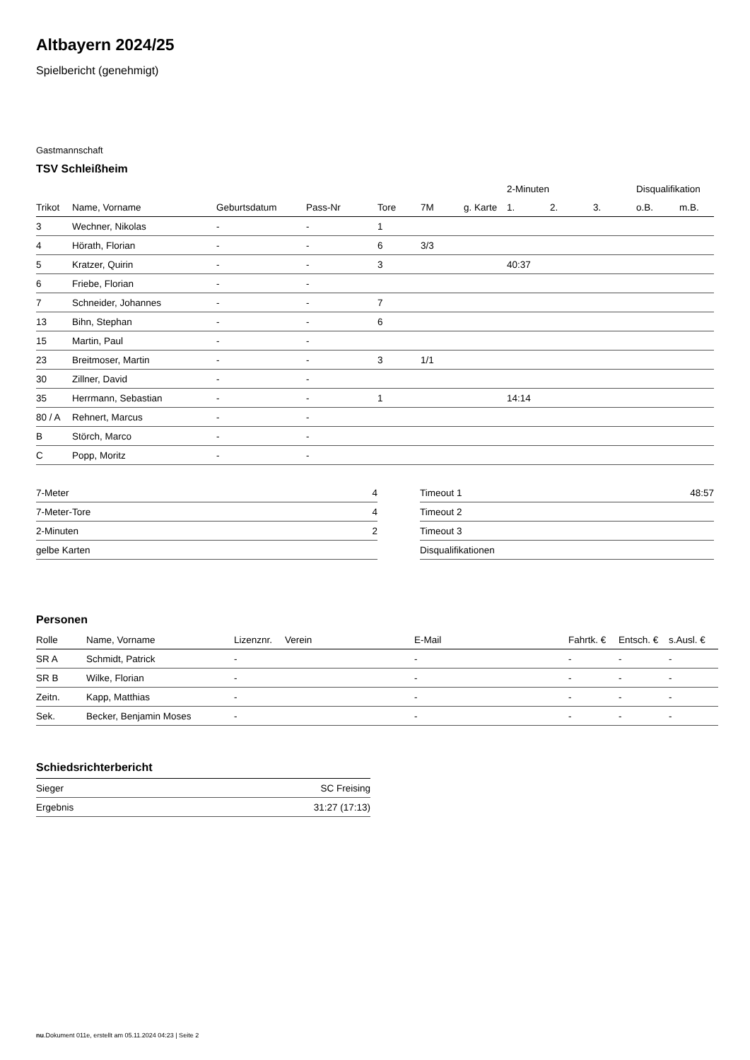Altbayern 2024/25
Spielbericht (genehmigt)
Gastmannschaft
TSV Schleißheim
| | | | | | | | 2-Minuten | | | Disqualifikation | |
| --- | --- | --- | --- | --- | --- | --- | --- | --- | --- | --- | --- |
| Trikot | Name, Vorname | Geburtsdatum | Pass-Nr | Tore | 7M | g. Karte | 1. | 2. | 3. | o.B. | m.B. |
| 3 | Wechner, Nikolas | - | - | 1 | | | | | | | |
| 4 | Hörath, Florian | - | - | 6 | 3/3 | | | | | | |
| 5 | Kratzer, Quirin | - | - | 3 | | | 40:37 | | | | |
| 6 | Friebe, Florian | - | - | | | | | | | | |
| 7 | Schneider, Johannes | - | - | 7 | | | | | | | |
| 13 | Bihn, Stephan | - | - | 6 | | | | | | | |
| 15 | Martin, Paul | - | - | | | | | | | | |
| 23 | Breitmoser, Martin | - | - | 3 | 1/1 | | | | | | |
| 30 | Zillner, David | - | - | | | | | | | | |
| 35 | Herrmann, Sebastian | - | - | 1 | | | 14:14 | | | | |
| 80 / A | Rehnert, Marcus | - | - | | | | | | | | |
| B | Störch, Marco | - | - | | | | | | | | |
| C | Popp, Moritz | - | - | | | | | | | | |
| 7-Meter | 4 |
| 7-Meter-Tore | 4 |
| 2-Minuten | 2 |
| gelbe Karten | |
| Timeout 1 | 48:57 |
| Timeout 2 | |
| Timeout 3 | |
| Disqualifikationen | |
Personen
| Rolle | Name, Vorname | Lizenznr. | Verein | E-Mail | Fahrtk. € | Entsch. € | s.Ausl. € |
| --- | --- | --- | --- | --- | --- | --- | --- |
| SR A | Schmidt, Patrick | - | | - | - | - | - |
| SR B | Wilke, Florian | - | | - | - | - | - |
| Zeitn. | Kapp, Matthias | - | | - | - | - | - |
| Sek. | Becker, Benjamin Moses | - | | - | - | - | - |
Schiedsrichterbericht
| Sieger | SC Freising |
| Ergebnis | 31:27 (17:13) |
nu.Dokument 011e, erstellt am 05.11.2024 04:23 | Seite 2